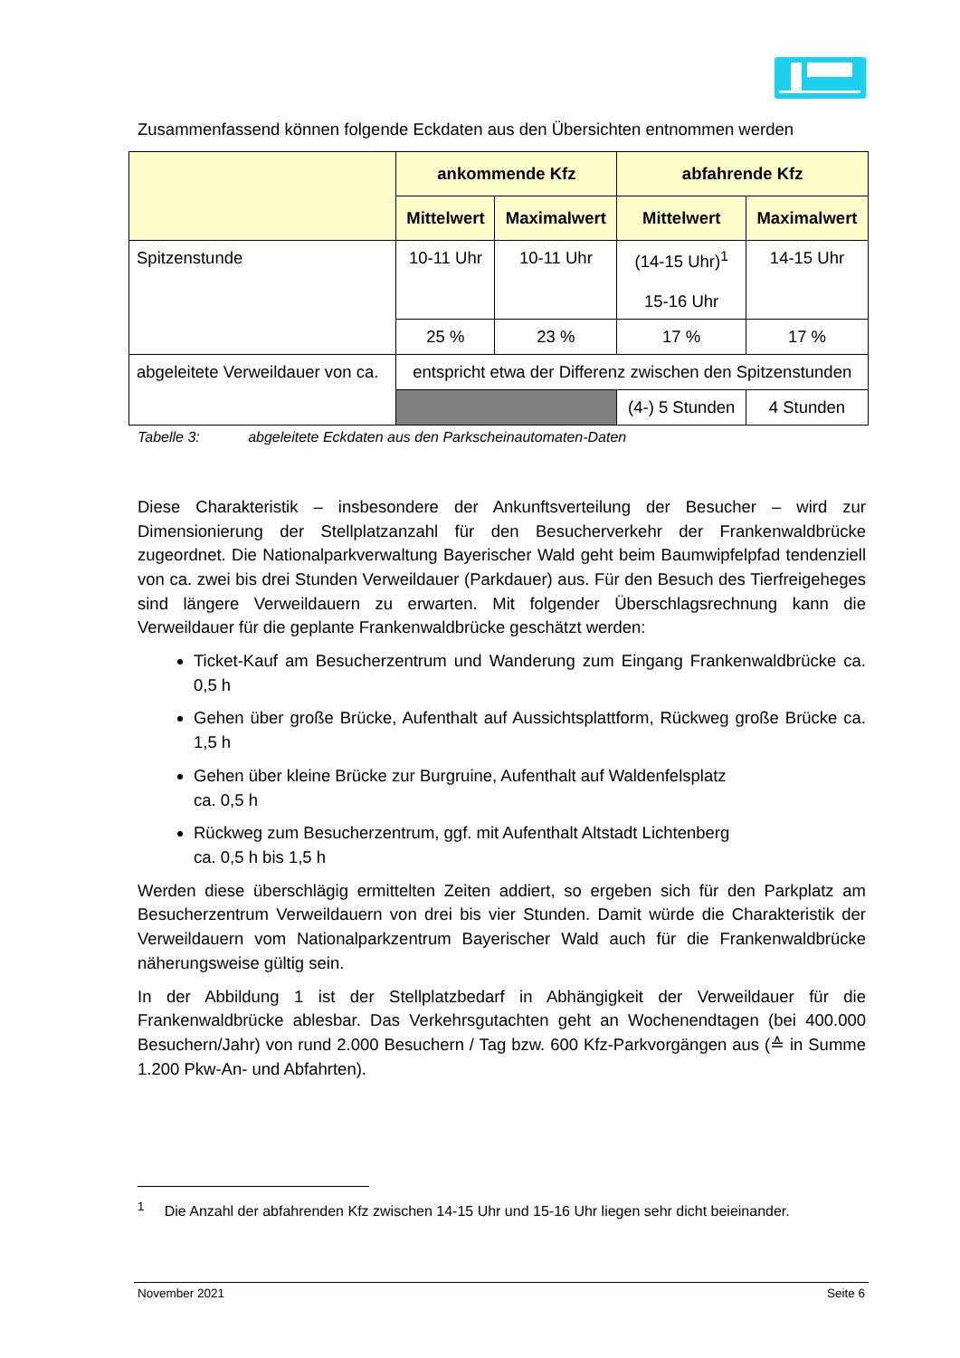Zusammenfassend können folgende Eckdaten aus den Übersichten entnommen werden
| | ankommende Kfz | | abfahrende Kfz | |
| --- | --- | --- | --- | --- |
| | Mittelwert | Maximalwert | Mittelwert | Maximalwert |
| Spitzenstunde | 10-11 Uhr | 10-11 Uhr | (14-15 Uhr)<sup>1</sup> 15-16 Uhr | 14-15 Uhr |
| | 25 % | 23 % | 17 % | 17 % |
| abgeleitete Verweildauer von ca. | entspricht etwa der Differenz zwischen den Spitzenstunden | | | |
| | | | (4-) 5 Stunden | 4 Stunden |
Tabelle 3: abgeleitete Eckdaten aus den Parkscheinautomaten-Daten
Diese Charakteristik – insbesondere der Ankunftsverteilung der Besucher – wird zur Dimensionierung der Stellplatzanzahl für den Besucherverkehr der Frankenwaldbrücke zugeordnet. Die Nationalparkverwaltung Bayerischer Wald geht beim Baumwipfelpfad tendenziell von ca. zwei bis drei Stunden Verweildauer (Parkdauer) aus. Für den Besuch des Tierfreigeheges sind längere Verweildauern zu erwarten. Mit folgender Überschlagsrechnung kann die Verweildauer für die geplante Frankenwaldbrücke geschätzt werden:
Ticket-Kauf am Besucherzentrum und Wanderung zum Eingang Frankenwaldbrücke ca. 0,5 h
Gehen über große Brücke, Aufenthalt auf Aussichtsplattform, Rückweg große Brücke ca. 1,5 h
Gehen über kleine Brücke zur Burgruine, Aufenthalt auf Waldenfelsplatz
ca. 0,5 h
Rückweg zum Besucherzentrum, ggf. mit Aufenthalt Altstadt Lichtenberg
ca. 0,5 h bis 1,5 h
Werden diese überschlägig ermittelten Zeiten addiert, so ergeben sich für den Parkplatz am Besucherzentrum Verweildauern von drei bis vier Stunden. Damit würde die Charakteristik der Verweildauern vom Nationalparkzentrum Bayerischer Wald auch für die Frankenwaldbrücke näherungsweise gültig sein.
In der Abbildung 1 ist der Stellplatzbedarf in Abhängigkeit der Verweildauer für die Frankenwaldbrücke ablesbar. Das Verkehrsgutachten geht an Wochenendtagen (bei 400.000 Besuchern/Jahr) von rund 2.000 Besuchern / Tag bzw. 600 Kfz-Parkvorgängen aus (≙ in Summe 1.200 Pkw-An- und Abfahrten).
<sup>1</sup> Die Anzahl der abfahrenden Kfz zwischen 14-15 Uhr und 15-16 Uhr liegen sehr dicht beieinander.
November 2021 Seite 6